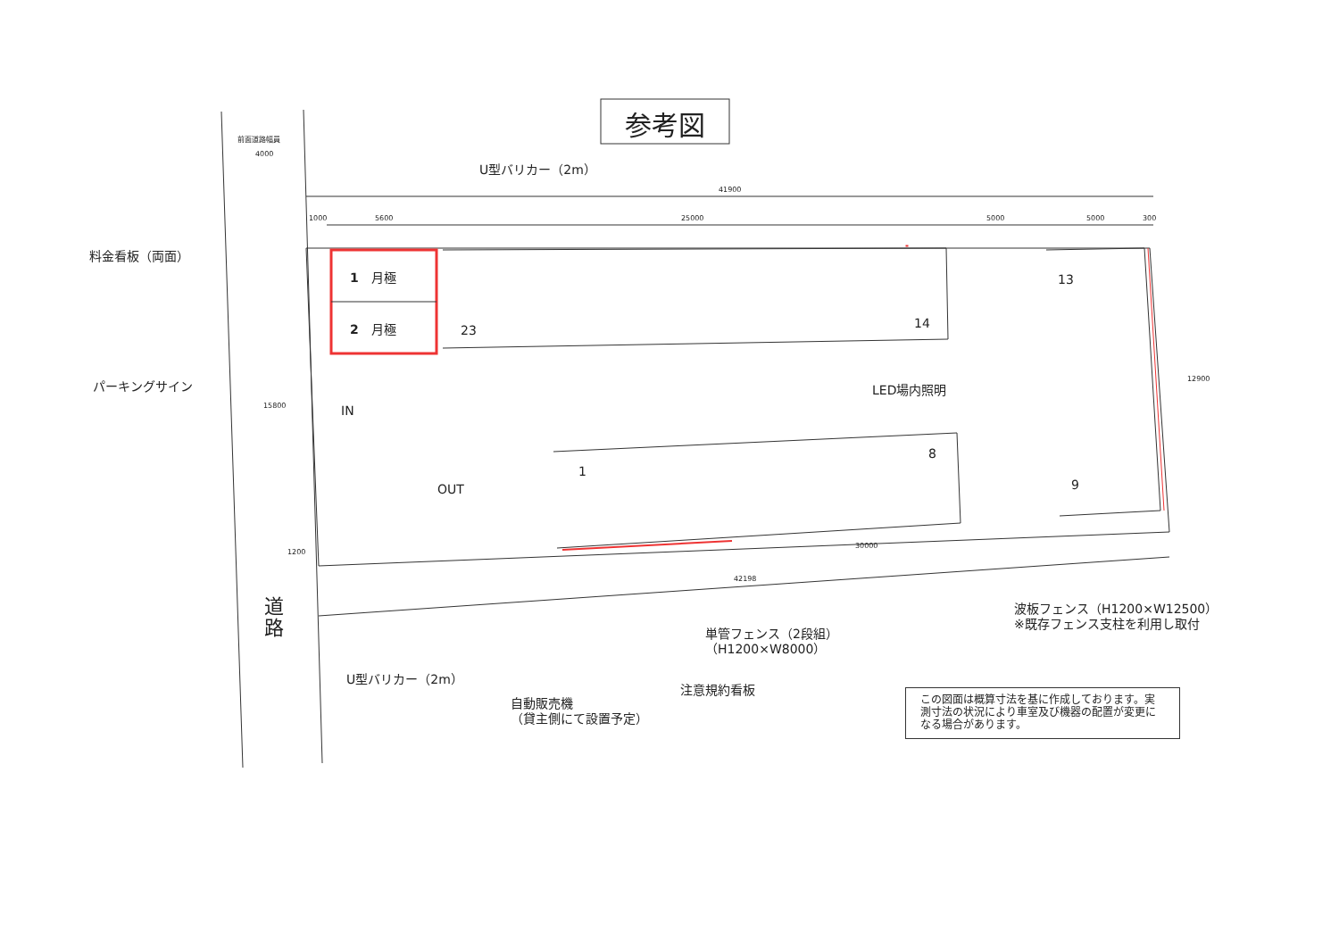参考図
前面道路幅員
4000
U型バリカー（2m）
41900
1000 5600 25000 5000 5000 300
料金看板（両面）
1　月極
2　月極 23 14
13
12900
パーキングサイン LED場内照明
15800 IN
1
8
9
OUT
30000
1200
42198
道
路
波板フェンス（H1200×W12500）
※既存フェンス支柱を利用し取付
単管フェンス（2段組）
（H1200×W8000）
U型バリカー（2m）
注意規約看板
自動販売機
（貸主側にて設置予定）
この図面は概算寸法を基に作成しております。実測寸法の状況により車室及び機器の配置が変更になる場合があります。